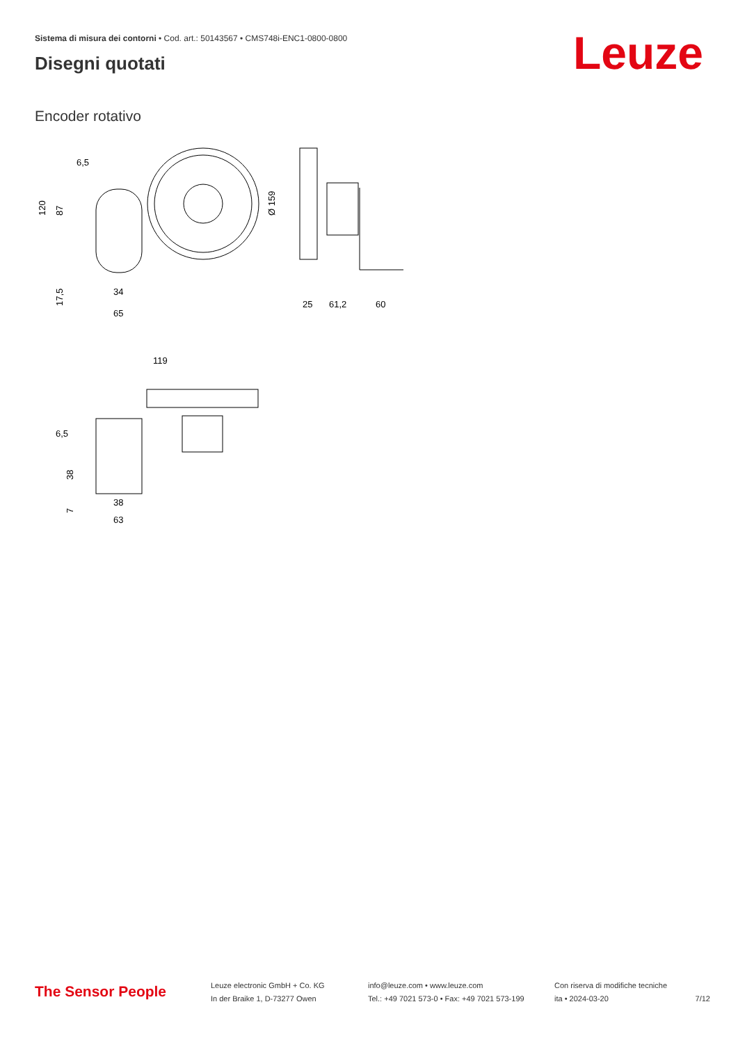Sistema di misura dei contorni • Cod. art.: 50143567 • CMS748i-ENC1-0800-0800
Disegni quotati Leuze
Encoder rotativo
6,5
120
87
17,5
34
65
Ø 159
25
61,2
60
119
6,5
38
7
38
63
The Sensor People
Leuze electronic GmbH + Co. KG
In der Braike 1, D-73277 Owen
info@leuze.com • www.leuze.com
Tel.: +49 7021 573-0 • Fax: +49 7021 573-199
Con riserva di modifiche tecniche
ita • 2024-03-20
7/12